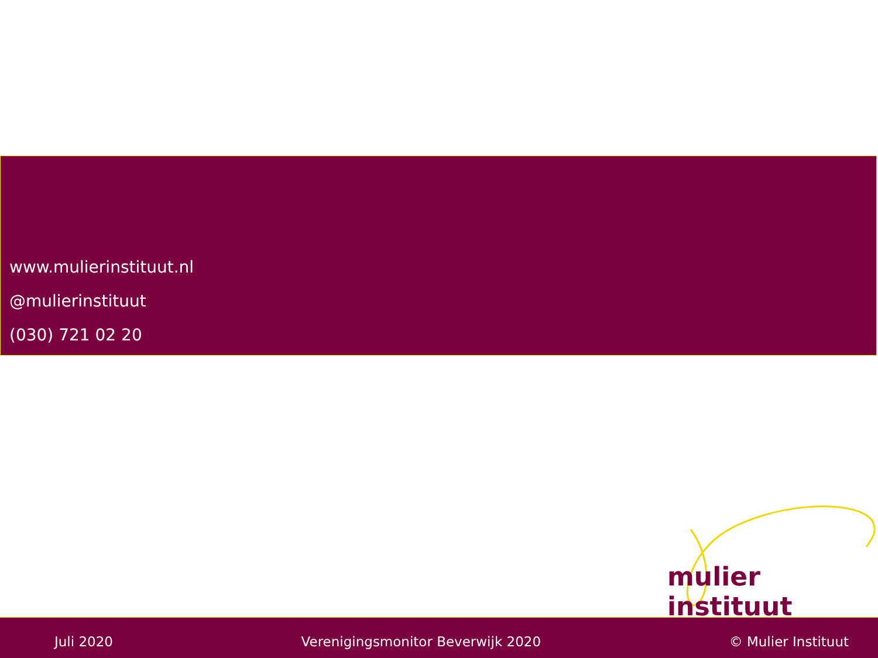www.mulierinstituut.nl
@mulierinstituut
(030) 721 02 20
mulier instituut
Juli 2020 Verenigingsmonitor Beverwijk 2020 © Mulier Instituut